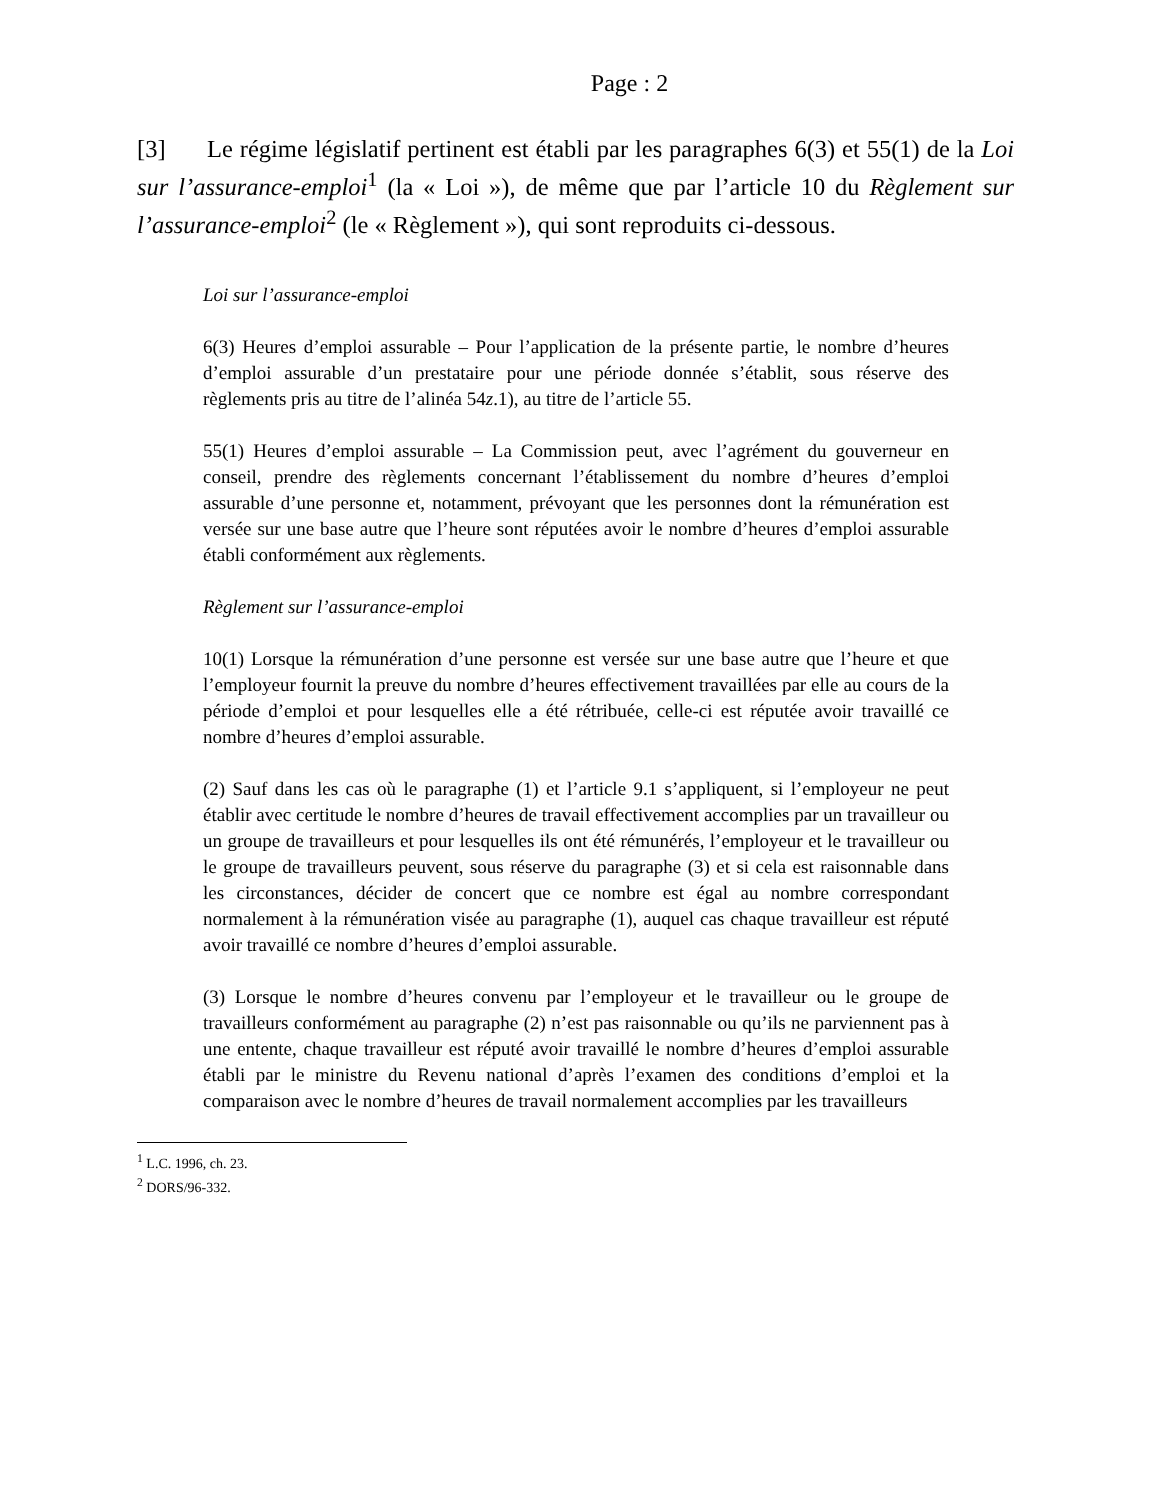Page : 2
[3] Le régime législatif pertinent est établi par les paragraphes 6(3) et 55(1) de la Loi sur l’assurance-emploi<sup>1</sup> (la « Loi »), de même que par l’article 10 du Règlement sur l’assurance-emploi<sup>2</sup> (le « Règlement »), qui sont reproduits ci-dessous.
Loi sur l’assurance-emploi
6(3) Heures d’emploi assurable – Pour l’application de la présente partie, le nombre d’heures d’emploi assurable d’un prestataire pour une période donnée s’établit, sous réserve des règlements pris au titre de l’alinéa 54z.1), au titre de l’article 55.
55(1) Heures d’emploi assurable – La Commission peut, avec l’agrément du gouverneur en conseil, prendre des règlements concernant l’établissement du nombre d’heures d’emploi assurable d’une personne et, notamment, prévoyant que les personnes dont la rémunération est versée sur une base autre que l’heure sont réputées avoir le nombre d’heures d’emploi assurable établi conformément aux règlements.
Règlement sur l’assurance-emploi
10(1) Lorsque la rémunération d’une personne est versée sur une base autre que l’heure et que l’employeur fournit la preuve du nombre d’heures effectivement travaillées par elle au cours de la période d’emploi et pour lesquelles elle a été rétribuée, celle-ci est réputée avoir travaillé ce nombre d’heures d’emploi assurable.
(2) Sauf dans les cas où le paragraphe (1) et l’article 9.1 s’appliquent, si l’employeur ne peut établir avec certitude le nombre d’heures de travail effectivement accomplies par un travailleur ou un groupe de travailleurs et pour lesquelles ils ont été rémunérés, l’employeur et le travailleur ou le groupe de travailleurs peuvent, sous réserve du paragraphe (3) et si cela est raisonnable dans les circonstances, décider de concert que ce nombre est égal au nombre correspondant normalement à la rémunération visée au paragraphe (1), auquel cas chaque travailleur est réputé avoir travaillé ce nombre d’heures d’emploi assurable.
(3) Lorsque le nombre d’heures convenu par l’employeur et le travailleur ou le groupe de travailleurs conformément au paragraphe (2) n’est pas raisonnable ou qu’ils ne parviennent pas à une entente, chaque travailleur est réputé avoir travaillé le nombre d’heures d’emploi assurable établi par le ministre du Revenu national d’après l’examen des conditions d’emploi et la comparaison avec le nombre d’heures de travail normalement accomplies par les travailleurs
<sup>1</sup> L.C. 1996, ch. 23.
<sup>2</sup> DORS/96-332.